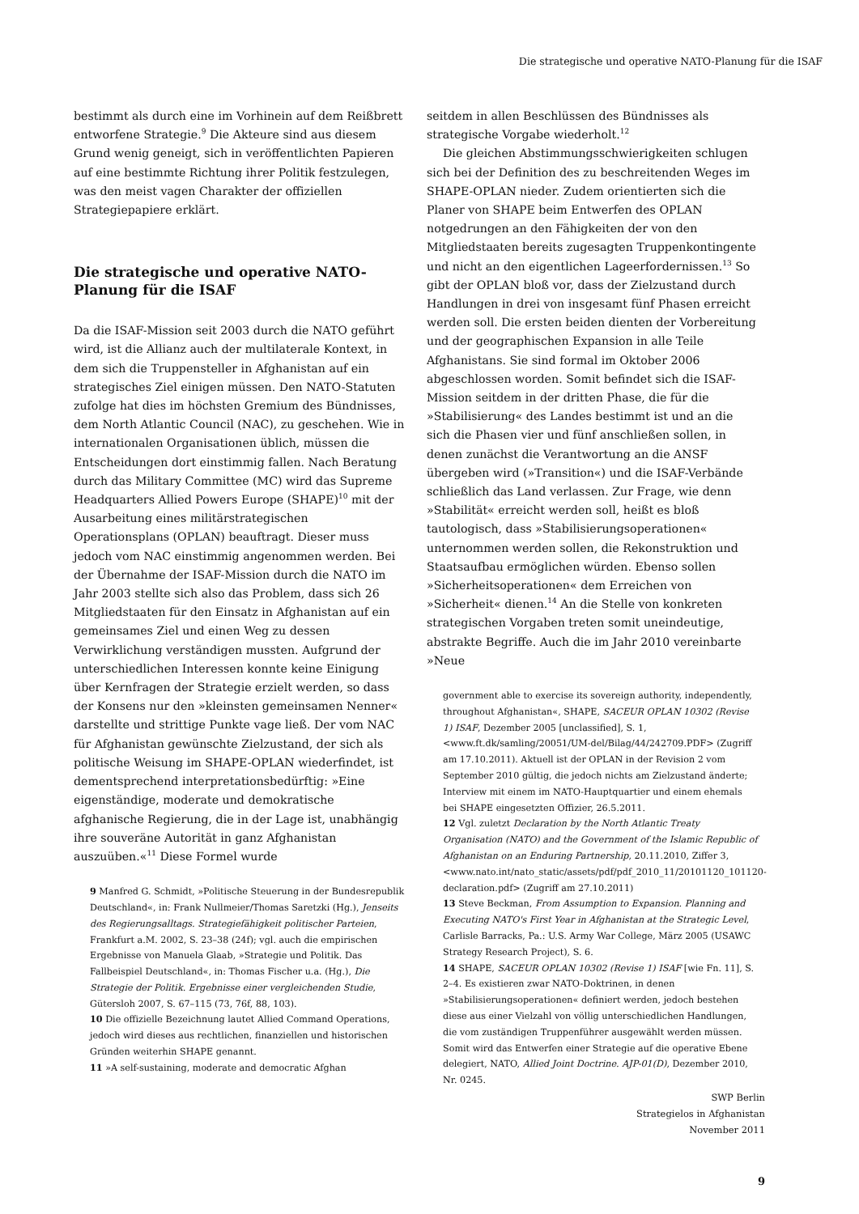Die strategische und operative NATO-Planung für die ISAF
bestimmt als durch eine im Vorhinein auf dem Reißbrett entworfene Strategie.<sup>9</sup> Die Akteure sind aus diesem Grund wenig geneigt, sich in veröffentlichten Papieren auf eine bestimmte Richtung ihrer Politik festzulegen, was den meist vagen Charakter der offiziellen Strategiepapiere erklärt.
Die strategische und operative NATO-Planung für die ISAF
Da die ISAF-Mission seit 2003 durch die NATO geführt wird, ist die Allianz auch der multilaterale Kontext, in dem sich die Truppensteller in Afghanistan auf ein strategisches Ziel einigen müssen. Den NATO-Statuten zufolge hat dies im höchsten Gremium des Bündnisses, dem North Atlantic Council (NAC), zu geschehen. Wie in internationalen Organisationen üblich, müssen die Entscheidungen dort einstimmig fallen. Nach Beratung durch das Military Committee (MC) wird das Supreme Headquarters Allied Powers Europe (SHAPE)<sup>10</sup> mit der Ausarbeitung eines militärstrategischen Operationsplans (OPLAN) beauftragt. Dieser muss jedoch vom NAC einstimmig angenommen werden. Bei der Übernahme der ISAF-Mission durch die NATO im Jahr 2003 stellte sich also das Problem, dass sich 26 Mitgliedstaaten für den Einsatz in Afghanistan auf ein gemeinsames Ziel und einen Weg zu dessen Verwirklichung verständigen mussten. Aufgrund der unterschiedlichen Interessen konnte keine Einigung über Kernfragen der Strategie erzielt werden, so dass der Konsens nur den »kleinsten gemeinsamen Nenner« darstellte und strittige Punkte vage ließ. Der vom NAC für Afghanistan gewünschte Zielzustand, der sich als politische Weisung im SHAPE-OPLAN wiederfindet, ist dementsprechend interpretationsbedürftig: »Eine eigenständige, moderate und demokratische afghanische Regierung, die in der Lage ist, unabhängig ihre souveräne Autorität in ganz Afghanistan auszuüben.«<sup>11</sup> Diese Formel wurde
9 Manfred G. Schmidt, »Politische Steuerung in der Bundesrepublik Deutschland«, in: Frank Nullmeier/Thomas Saretzki (Hg.), Jenseits des Regierungsalltags. Strategiefähigkeit politischer Parteien, Frankfurt a.M. 2002, S. 23–38 (24f); vgl. auch die empirischen Ergebnisse von Manuela Glaab, »Strategie und Politik. Das Fallbeispiel Deutschland«, in: Thomas Fischer u.a. (Hg.), Die Strategie der Politik. Ergebnisse einer vergleichenden Studie, Gütersloh 2007, S. 67–115 (73, 76f, 88, 103).
10 Die offizielle Bezeichnung lautet Allied Command Operations, jedoch wird dieses aus rechtlichen, finanziellen und historischen Gründen weiterhin SHAPE genannt.
11 »A self-sustaining, moderate and democratic Afghan
seitdem in allen Beschlüssen des Bündnisses als strategische Vorgabe wiederholt.<sup>12</sup>
Die gleichen Abstimmungsschwierigkeiten schlugen sich bei der Definition des zu beschreitenden Weges im SHAPE-OPLAN nieder. Zudem orientierten sich die Planer von SHAPE beim Entwerfen des OPLAN notgedrungen an den Fähigkeiten der von den Mitgliedstaaten bereits zugesagten Truppenkontingente und nicht an den eigentlichen Lageerfordernissen.<sup>13</sup> So gibt der OPLAN bloß vor, dass der Zielzustand durch Handlungen in drei von insgesamt fünf Phasen erreicht werden soll. Die ersten beiden dienten der Vorbereitung und der geographischen Expansion in alle Teile Afghanistans. Sie sind formal im Oktober 2006 abgeschlossen worden. Somit befindet sich die ISAF-Mission seitdem in der dritten Phase, die für die »Stabilisierung« des Landes bestimmt ist und an die sich die Phasen vier und fünf anschließen sollen, in denen zunächst die Verantwortung an die ANSF übergeben wird (»Transition«) und die ISAF-Verbände schließlich das Land verlassen. Zur Frage, wie denn »Stabilität« erreicht werden soll, heißt es bloß tautologisch, dass »Stabilisierungsoperationen« unternommen werden sollen, die Rekonstruktion und Staatsaufbau ermöglichen würden. Ebenso sollen »Sicherheitsoperationen« dem Erreichen von »Sicherheit« dienen.<sup>14</sup> An die Stelle von konkreten strategischen Vorgaben treten somit uneindeutige, abstrakte Begriffe. Auch die im Jahr 2010 vereinbarte »Neue
government able to exercise its sovereign authority, independently, throughout Afghanistan«, SHAPE, SACEUR OPLAN 10302 (Revise 1) ISAF, Dezember 2005 [unclassified], S. 1, <www.ft.dk/samling/20051/UM-del/Bilag/44/242709.PDF> (Zugriff am 17.10.2011). Aktuell ist der OPLAN in der Revision 2 vom September 2010 gültig, die jedoch nichts am Zielzustand änderte; Interview mit einem im NATO-Hauptquartier und einem ehemals bei SHAPE eingesetzten Offizier, 26.5.2011.
12 Vgl. zuletzt Declaration by the North Atlantic Treaty Organisation (NATO) and the Government of the Islamic Republic of Afghanistan on an Enduring Partnership, 20.11.2010, Ziffer 3, <www.nato.int/nato_static/assets/pdf/pdf_2010_11/20101120_101120-declaration.pdf> (Zugriff am 27.10.2011)
13 Steve Beckman, From Assumption to Expansion. Planning and Executing NATO's First Year in Afghanistan at the Strategic Level, Carlisle Barracks, Pa.: U.S. Army War College, März 2005 (USAWC Strategy Research Project), S. 6.
14 SHAPE, SACEUR OPLAN 10302 (Revise 1) ISAF [wie Fn. 11], S. 2–4. Es existieren zwar NATO-Doktrinen, in denen »Stabilisierungsoperationen« definiert werden, jedoch bestehen diese aus einer Vielzahl von völlig unterschiedlichen Handlungen, die vom zuständigen Truppenführer ausgewählt werden müssen. Somit wird das Entwerfen einer Strategie auf die operative Ebene delegiert, NATO, Allied Joint Doctrine. AJP-01(D), Dezember 2010, Nr. 0245.
SWP Berlin
Strategielos in Afghanistan
November 2011
9